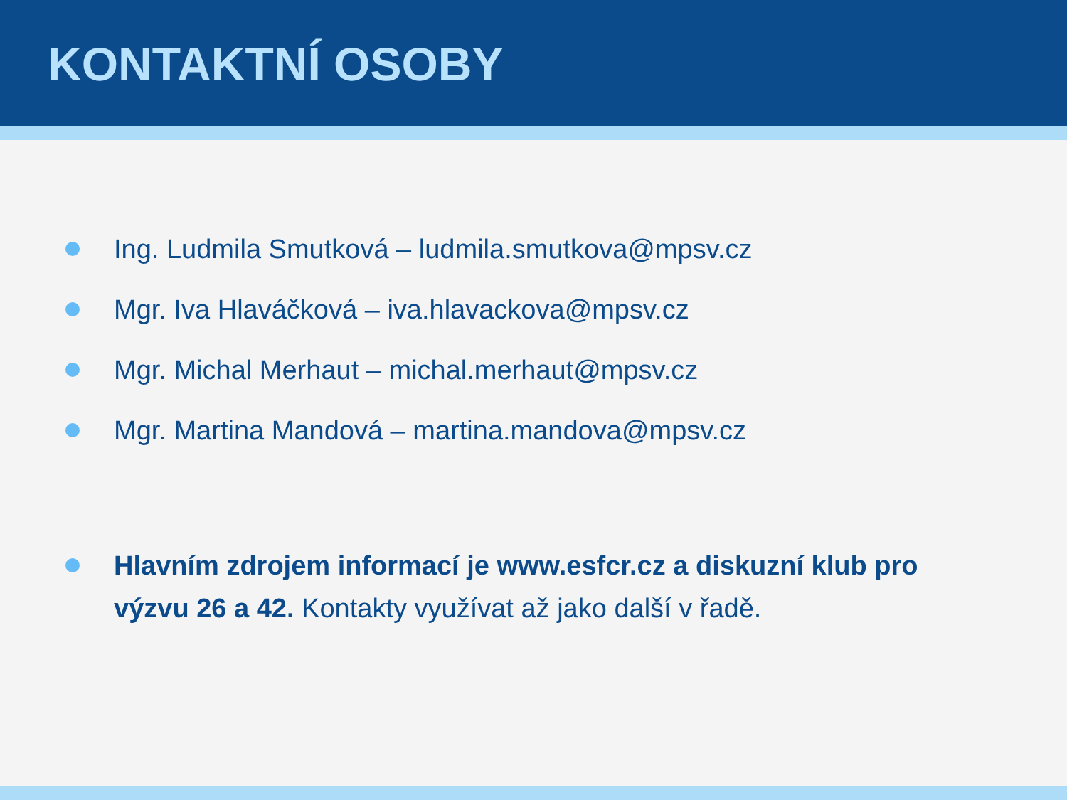KONTAKTNÍ OSOBY
Ing. Ludmila Smutková – ludmila.smutkova@mpsv.cz
Mgr. Iva Hlaváčková – iva.hlavackova@mpsv.cz
Mgr. Michal Merhaut – michal.merhaut@mpsv.cz
Mgr. Martina Mandová – martina.mandova@mpsv.cz
Hlavním zdrojem informací je www.esfcr.cz a diskuzní klub pro výzvu 26 a 42. Kontakty využívat až jako další v řadě.